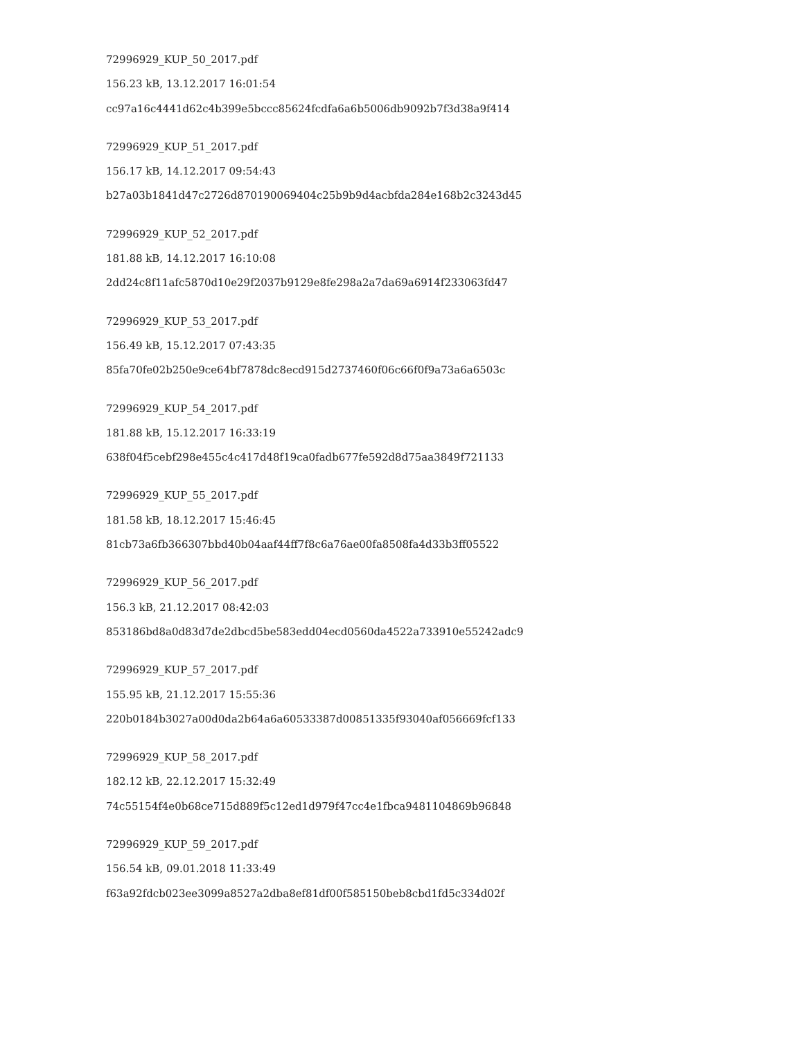72996929_KUP_50_2017.pdf
156.23 kB, 13.12.2017 16:01:54
cc97a16c4441d62c4b399e5bccc85624fcdfa6a6b5006db9092b7f3d38a9f414
72996929_KUP_51_2017.pdf
156.17 kB, 14.12.2017 09:54:43
b27a03b1841d47c2726d870190069404c25b9b9d4acbfda284e168b2c3243d45
72996929_KUP_52_2017.pdf
181.88 kB, 14.12.2017 16:10:08
2dd24c8f11afc5870d10e29f2037b9129e8fe298a2a7da69a6914f233063fd47
72996929_KUP_53_2017.pdf
156.49 kB, 15.12.2017 07:43:35
85fa70fe02b250e9ce64bf7878dc8ecd915d2737460f06c66f0f9a73a6a6503c
72996929_KUP_54_2017.pdf
181.88 kB, 15.12.2017 16:33:19
638f04f5cebf298e455c4c417d48f19ca0fadb677fe592d8d75aa3849f721133
72996929_KUP_55_2017.pdf
181.58 kB, 18.12.2017 15:46:45
81cb73a6fb366307bbd40b04aaf44ff7f8c6a76ae00fa8508fa4d33b3ff05522
72996929_KUP_56_2017.pdf
156.3 kB, 21.12.2017 08:42:03
853186bd8a0d83d7de2dbcd5be583edd04ecd0560da4522a733910e55242adc9
72996929_KUP_57_2017.pdf
155.95 kB, 21.12.2017 15:55:36
220b0184b3027a00d0da2b64a6a60533387d00851335f93040af056669fcf133
72996929_KUP_58_2017.pdf
182.12 kB, 22.12.2017 15:32:49
74c55154f4e0b68ce715d889f5c12ed1d979f47cc4e1fbca9481104869b96848
72996929_KUP_59_2017.pdf
156.54 kB, 09.01.2018 11:33:49
f63a92fdcb023ee3099a8527a2dba8ef81df00f585150beb8cbd1fd5c334d02f